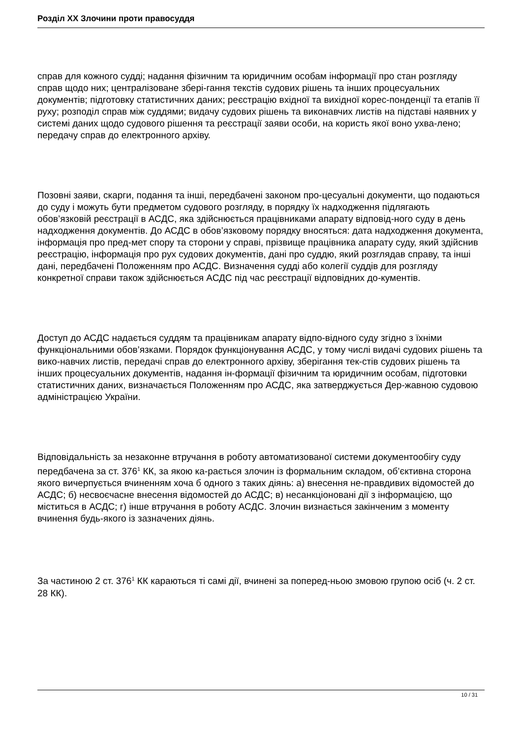Розділ XX Злочини проти правосуддя
справ для кожного судді; надання фізичним та юридичним особам інформації про стан розгляду справ щодо них; централізоване зберi-гання текстів судових рішень та інших процесуальних документів; підготовку статистичних даних; реєстрацію вхідної та вихідної корес-понденції та етапів її руху; розподіл справ між суддями; видачу судових рішень та виконавчих листів на підставі наявних у системі даних щодо судового рішення та реєстрації заяви особи, на користь якої воно ухва-лено; передачу справ до електронного архіву.
Позовні заяви, скарги, подання та інші, передбачені законом про-цесуальні документи, що подаються до суду і можуть бути предметом судового розгляду, в порядку їх надходження підлягають обов’язковій реєстрації в АСДС, яка здійснюється працівниками апарату відповід-ного суду в день надходження документів. До АСДС в обов’язковому порядку вносяться: дата надходження документа, інформація про пред-мет спору та сторони у справі, прізвище працівника апарату суду, який здійснив реєстрацію, інформація про рух судових документів, дані про суддю, який розглядав справу, та інші дані, передбачені Положенням про АСДС. Визначення судді або колегії суддів для розгляду конкретної справи також здійснюється АСДС під час реєстрації відповідних до-кументів.
Доступ до АСДС надається суддям та працівникам апарату відпо-відного суду згідно з їхніми функціональними обов’язками. Порядок функціонування АСДС, у тому числі видачі судових рішень та вико-навчих листів, передачі справ до електронного архіву, зберігання тек-стів судових рішень та інших процесуальних документів, надання ін-формації фізичним та юридичним особам, підготовки статистичних даних, визначається Положенням про АСДС, яка затверджується Дер-жавною судовою адміністрацією України.
Відповідальність за незаконне втручання в роботу автоматизованої системи документообігу суду передбачена за ст. 376<sup>1</sup> КК, за якою ка-рається злочин із формальним складом, об’єктивна сторона якого вичерпується вчиненням хоча б одного з таких діянь: а) внесення не-правдивих відомостей до АСДС; б) несвоєчасне внесення відомостей до АСДС; в) несанкціоновані дії з інформацією, що міститься в АСДС; г) інше втручання в роботу АСДС. Злочин визнається закінченим з моменту вчинення будь-якого із зазначених діянь.
За частиною 2 ст. 376<sup>1</sup> КК караються ті самі дії, вчинені за поперед-ньою змовою групою осіб (ч. 2 ст. 28 КК).
10 / 31